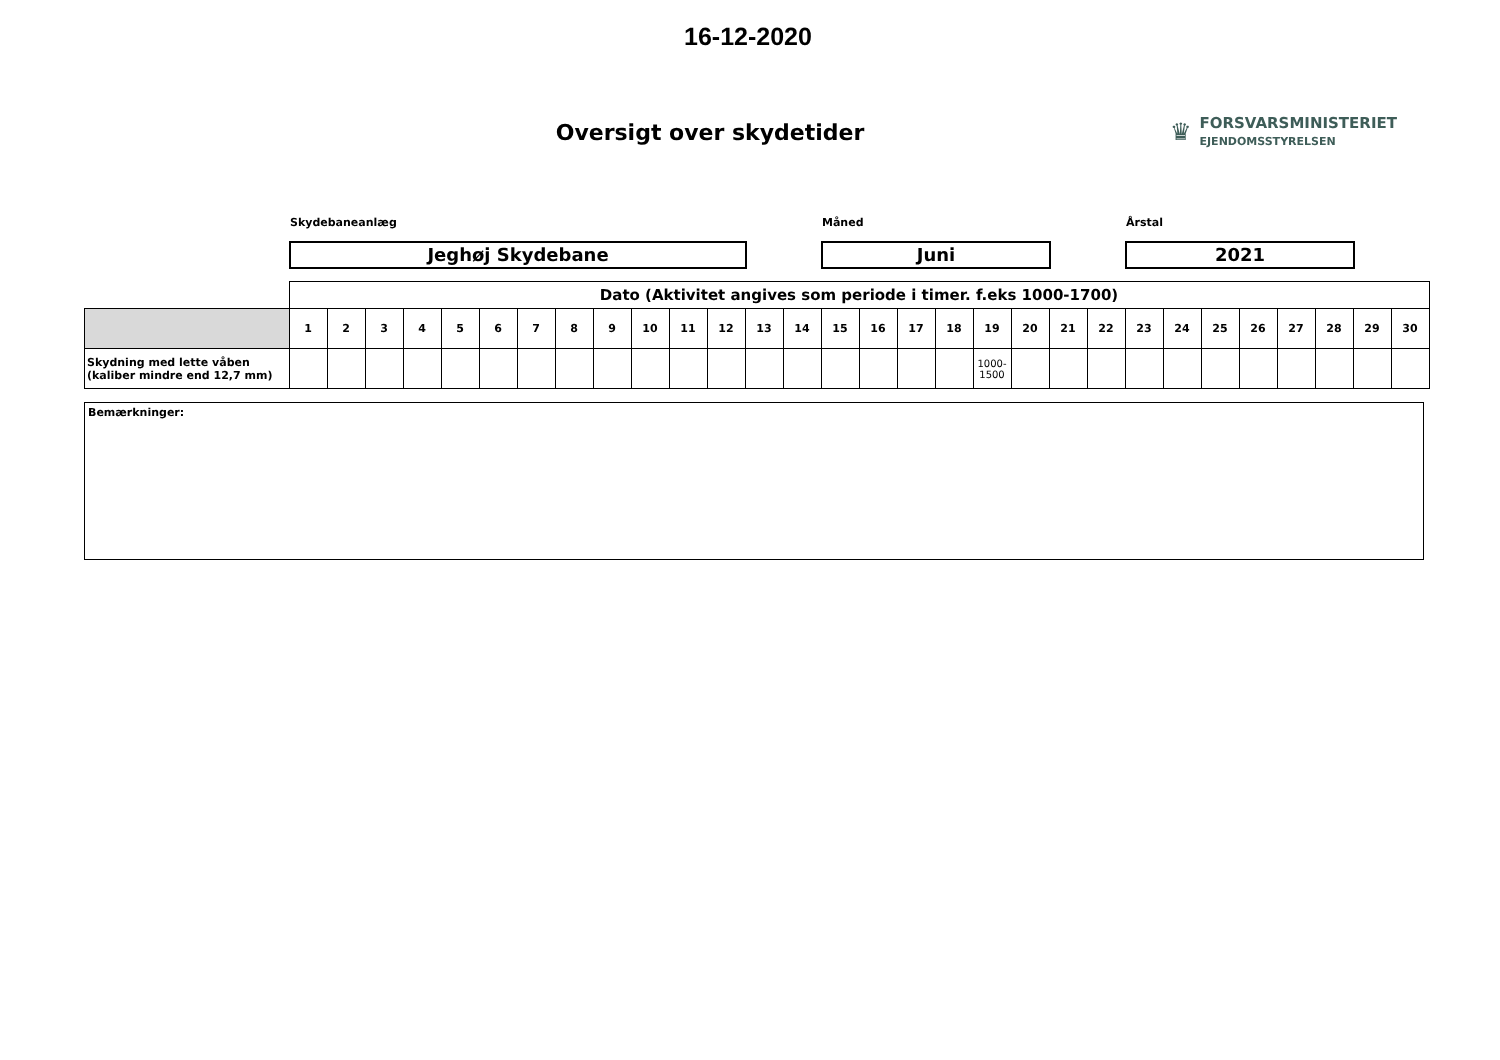16-12-2020
Oversigt over skydetider
♛
FORSVARSMINISTERIET
EJENDOMSSTYRELSEN
Skydebaneanlæg Måned Årstal
Jeghøj Skydebane Juni 2021
| | Dato (Aktivitet angives som periode i timer. f.eks 1000-1700) | | | | | | | | | | | | | | | | | | | | | | | | | | | | | |
| | 1 | 2 | 3 | 4 | 5 | 6 | 7 | 8 | 9 | 10 | 11 | 12 | 13 | 14 | 15 | 16 | 17 | 18 | 19 | 20 | 21 | 22 | 23 | 24 | 25 | 26 | 27 | 28 | 29 | 30 |
| Skydning med lette våben (kaliber mindre end 12,7 mm) | | | | | | | | | | | | | | | | | | | 1000- 1500 | | | | | | | | | | | |
Bemærkninger: